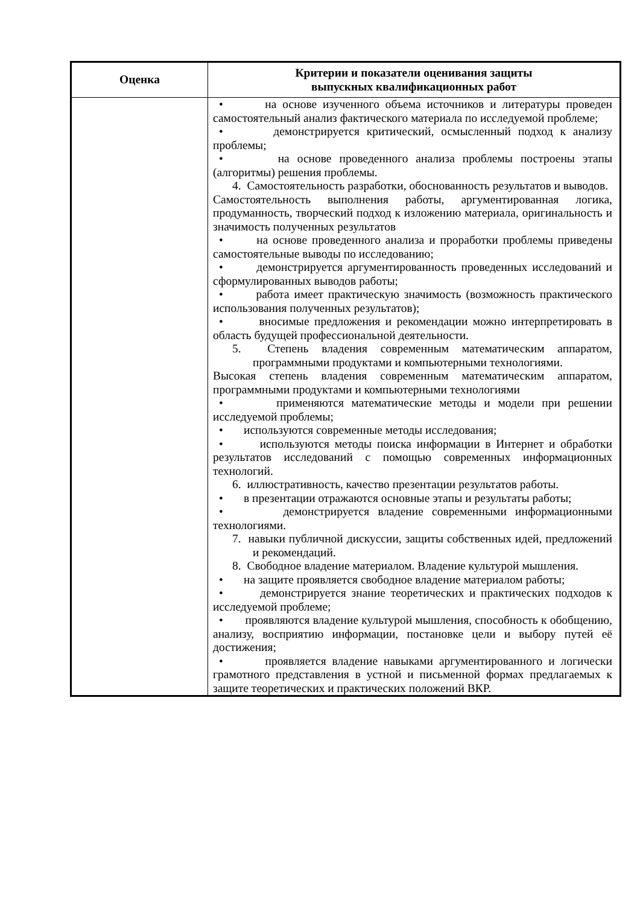| Оценка | Критерии и показатели оценивания защиты выпускных квалификационных работ |
| --- | --- |
| | • на основе изученного объема источников и литературы проведен самостоятельный анализ фактического материала по исследуемой проблеме; • демонстрируется критический, осмысленный подход к анализу проблемы; • на основе проведенного анализа проблемы построены этапы (алгоритмы) решения проблемы. 4. Самостоятельность разработки, обоснованность результатов и выводов. Самостоятельность выполнения работы, аргументированная логика, продуманность, творческий подход к изложению материала, оригинальность и значимость полученных результатов • на основе проведенного анализа и проработки проблемы приведены самостоятельные выводы по исследованию; • демонстрируется аргументированность проведенных исследований и сформулированных выводов работы; • работа имеет практическую значимость (возможность практического использования полученных результатов); • вносимые предложения и рекомендации можно интерпретировать в область будущей профессиональной деятельности. 5. Степень владения современным математическим аппаратом, программными продуктами и компьютерными технологиями. Высокая степень владения современным математическим аппаратом, программными продуктами и компьютерными технологиями • применяются математические методы и модели при решении исследуемой проблемы; • используются современные методы исследования; • используются методы поиска информации в Интернет и обработки результатов исследований с помощью современных информационных технологий. 6. иллюстративность, качество презентации результатов работы. • в презентации отражаются основные этапы и результаты работы; • демонстрируется владение современными информационными технологиями. 7. навыки публичной дискуссии, защиты собственных идей, предложений и рекомендаций. 8. Свободное владение материалом. Владение культурой мышления. • на защите проявляется свободное владение материалом работы; • демонстрируется знание теоретических и практических подходов к исследуемой проблеме; • проявляются владение культурой мышления, способность к обобщению, анализу, восприятию информации, постановке цели и выбору путей её достижения; • проявляется владение навыками аргументированного и логически грамотного представления в устной и письменной формах предлагаемых к защите теоретических и практических положений ВКР. |